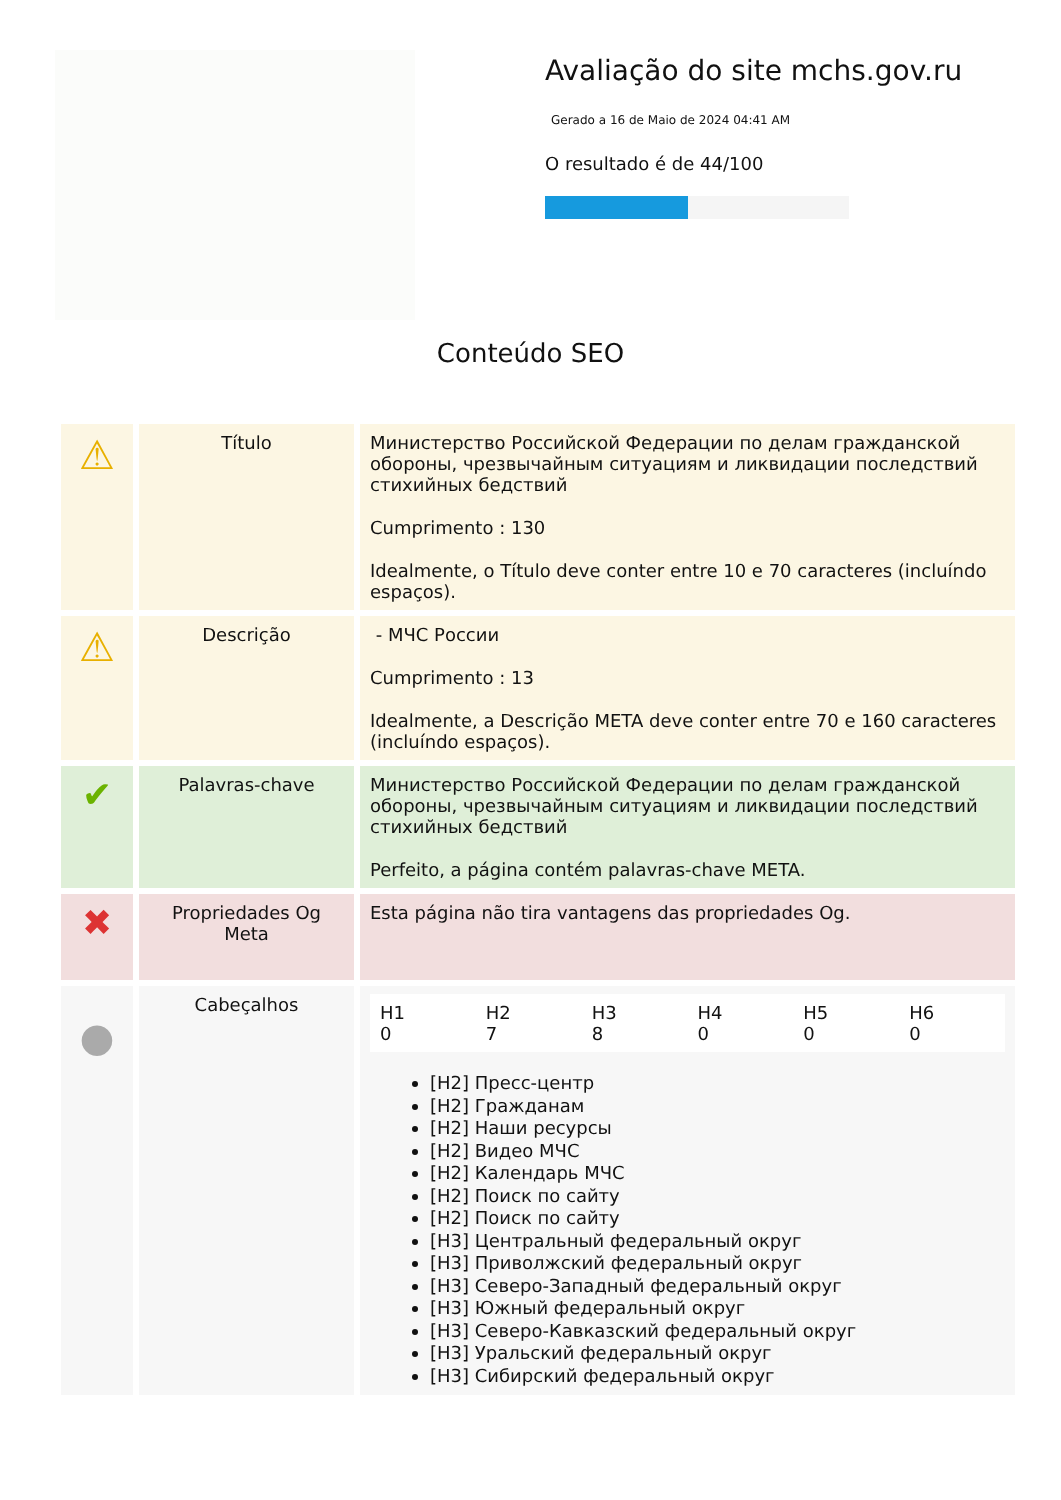Avaliação do site mchs.gov.ru
Gerado a 16 de Maio de 2024 04:41 AM
O resultado é de 44/100
Conteúdo SEO
| ⚠ | Título | Министерство Российской Федерации по делам гражданской обороны, чрезвычайным ситуациям и ликвидации последствий стихийных бедствий Cumprimento : 130 Idealmente, o Título deve conter entre 10 e 70 caracteres (incluíndo espaços). |
| ⚠ | Descrição | - МЧС России Cumprimento : 13 Idealmente, a Descrição META deve conter entre 70 e 160 caracteres (incluíndo espaços). |
| ✔ | Palavras-chave | Министерство Российской Федерации по делам гражданской обороны, чрезвычайным ситуациям и ликвидации последствий стихийных бедствий Perfeito, a página contém palavras-chave META. |
| ✖ | Propriedades Og Meta | Esta página não tira vantagens das propriedades Og. |
| ● | Cabeçalhos | / H1 0 / H2 7 / H3 8 / H4 0 / H5 0 / H6 0 / [H2] Пресс-центр [H2] Гражданам [H2] Наши ресурсы [H2] Видео МЧС [H2] Календарь МЧС [H2] Поиск по сайту [H2] Поиск по сайту [H3] Центральный федеральный округ [H3] Приволжский федеральный округ [H3] Северо-Западный федеральный округ [H3] Южный федеральный округ [H3] Северо-Кавказский федеральный округ [H3] Уральский федеральный округ [H3] Сибирский федеральный округ |